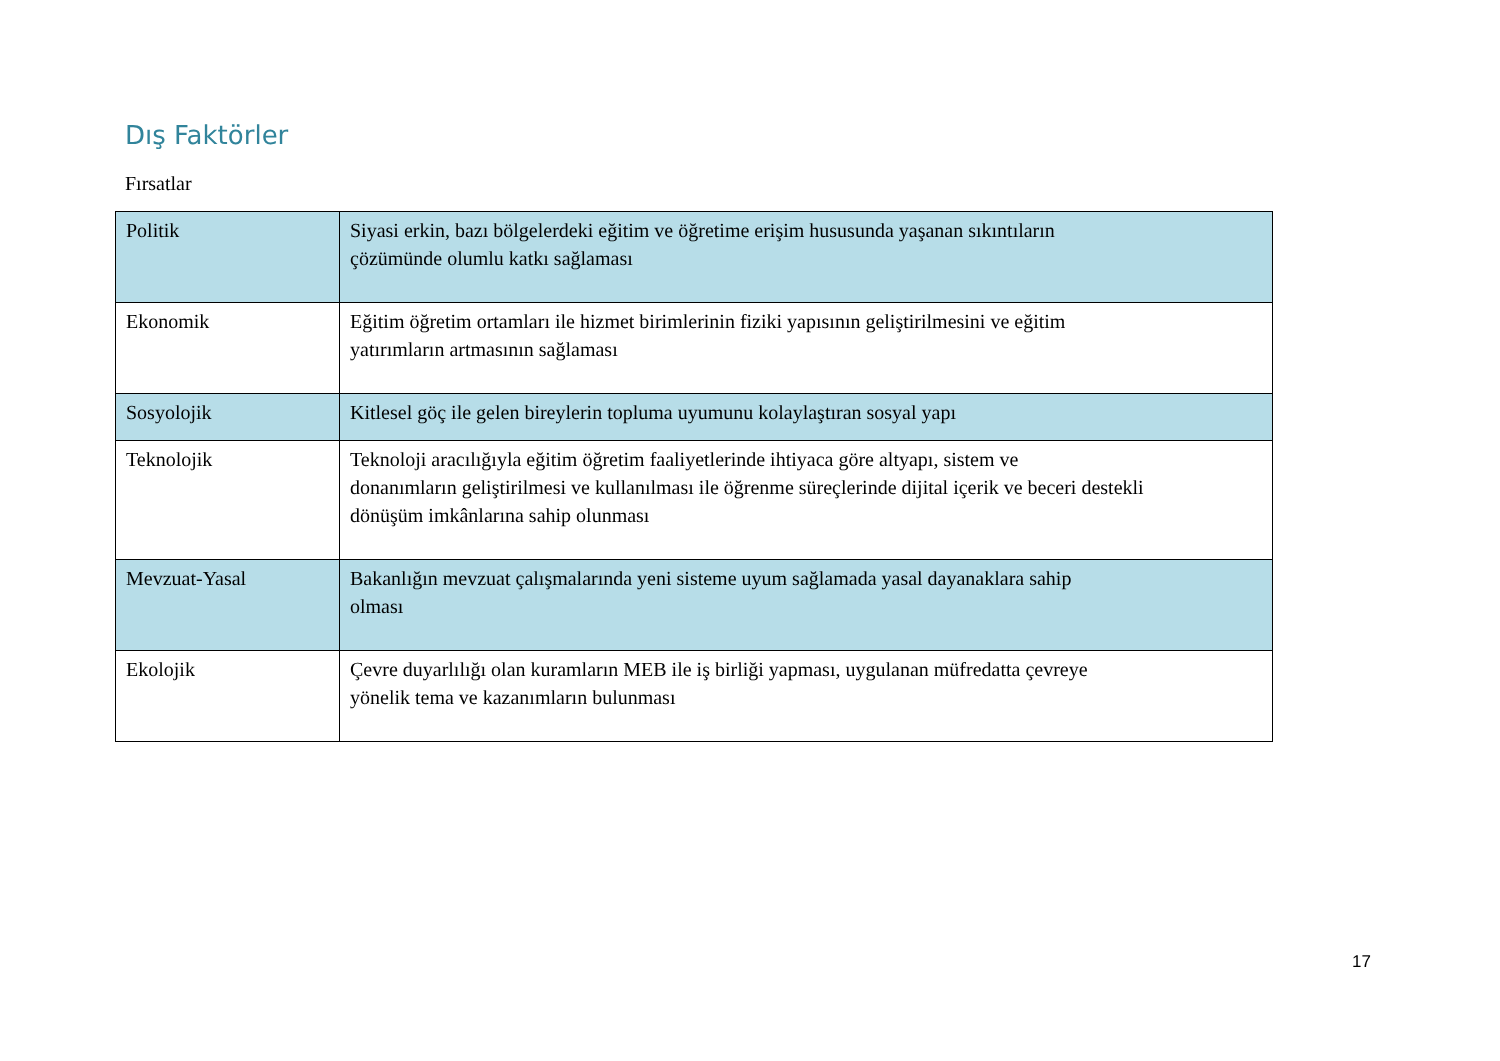Dış Faktörler
Fırsatlar
| Politik | Siyasi erkin, bazı bölgelerdeki eğitim ve öğretime erişim hususunda yaşanan sıkıntıların çözümünde olumlu katkı sağlaması |
| Ekonomik | Eğitim öğretim ortamları ile hizmet birimlerinin fiziki yapısının geliştirilmesini ve eğitim yatırımların artmasının sağlaması |
| Sosyolojik | Kitlesel göç ile gelen bireylerin topluma uyumunu kolaylaştıran sosyal yapı |
| Teknolojik | Teknoloji aracılığıyla eğitim öğretim faaliyetlerinde ihtiyaca göre altyapı, sistem ve donanımların geliştirilmesi ve kullanılması ile öğrenme süreçlerinde dijital içerik ve beceri destekli dönüşüm imkânlarına sahip olunması |
| Mevzuat-Yasal | Bakanlığın mevzuat çalışmalarında yeni sisteme uyum sağlamada yasal dayanaklara sahip olması |
| Ekolojik | Çevre duyarlılığı olan kuramların MEB ile iş birliği yapması, uygulanan müfredatta çevreye yönelik tema ve kazanımların bulunması |
17